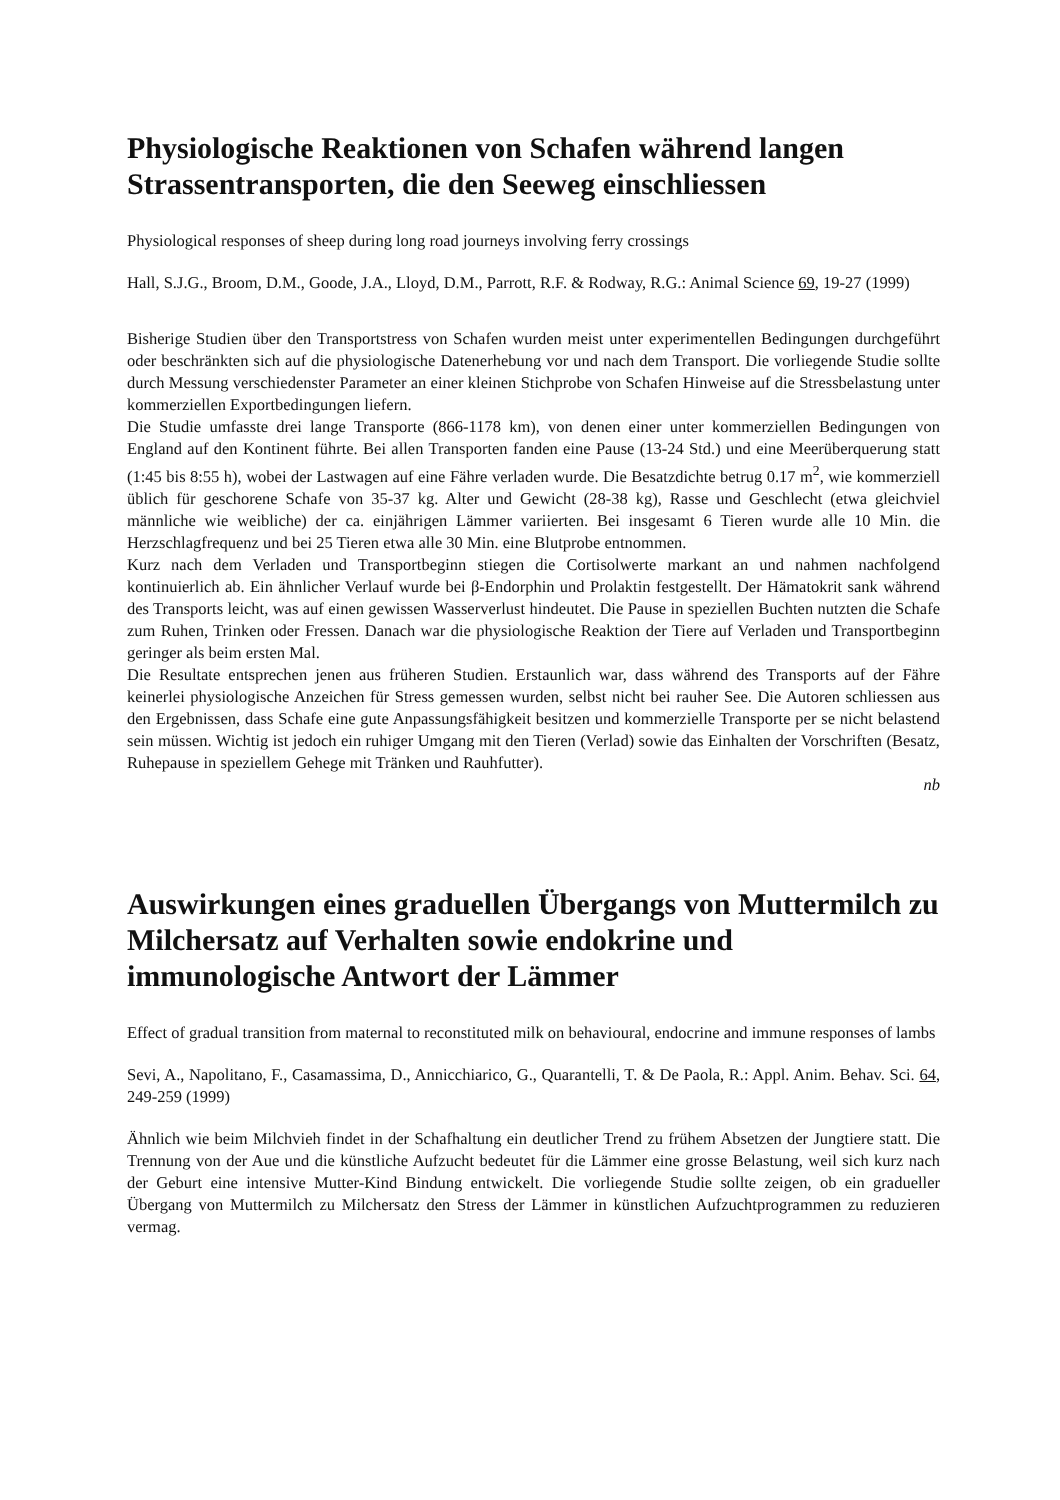Physiologische Reaktionen von Schafen während langen Strassentransporten, die den Seeweg einschliessen
Physiological responses of sheep during long road journeys involving ferry crossings
Hall, S.J.G., Broom, D.M., Goode, J.A., Lloyd, D.M., Parrott, R.F. & Rodway, R.G.: Animal Science 69, 19-27 (1999)
Bisherige Studien über den Transportstress von Schafen wurden meist unter experimentellen Bedingungen durchgeführt oder beschränkten sich auf die physiologische Datenerhebung vor und nach dem Transport. Die vorliegende Studie sollte durch Messung verschiedenster Parameter an einer kleinen Stichprobe von Schafen Hinweise auf die Stressbelastung unter kommerziellen Exportbedingungen liefern.
Die Studie umfasste drei lange Transporte (866-1178 km), von denen einer unter kommerziellen Bedingungen von England auf den Kontinent führte. Bei allen Transporten fanden eine Pause (13-24 Std.) und eine Meerüberquerung statt (1:45 bis 8:55 h), wobei der Lastwagen auf eine Fähre verladen wurde. Die Besatzdichte betrug 0.17 m<sup>2</sup>, wie kommerziell üblich für geschorene Schafe von 35-37 kg. Alter und Gewicht (28-38 kg), Rasse und Geschlecht (etwa gleichviel männliche wie weibliche) der ca. einjährigen Lämmer variierten. Bei insgesamt 6 Tieren wurde alle 10 Min. die Herzschlagfrequenz und bei 25 Tieren etwa alle 30 Min. eine Blutprobe entnommen.
Kurz nach dem Verladen und Transportbeginn stiegen die Cortisolwerte markant an und nahmen nachfolgend kontinuierlich ab. Ein ähnlicher Verlauf wurde bei β-Endorphin und Prolaktin festgestellt. Der Hämatokrit sank während des Transports leicht, was auf einen gewissen Wasserverlust hindeutet. Die Pause in speziellen Buchten nutzten die Schafe zum Ruhen, Trinken oder Fressen. Danach war die physiologische Reaktion der Tiere auf Verladen und Transportbeginn geringer als beim ersten Mal.
Die Resultate entsprechen jenen aus früheren Studien. Erstaunlich war, dass während des Transports auf der Fähre keinerlei physiologische Anzeichen für Stress gemessen wurden, selbst nicht bei rauher See. Die Autoren schliessen aus den Ergebnissen, dass Schafe eine gute Anpassungsfähigkeit besitzen und kommerzielle Transporte per se nicht belastend sein müssen. Wichtig ist jedoch ein ruhiger Umgang mit den Tieren (Verlad) sowie das Einhalten der Vorschriften (Besatz, Ruhepause in speziellem Gehege mit Tränken und Rauhfutter).
nb
Auswirkungen eines graduellen Übergangs von Muttermilch zu Milchersatz auf Verhalten sowie endokrine und immunologische Antwort der Lämmer
Effect of gradual transition from maternal to reconstituted milk on behavioural, endocrine and immune responses of lambs
Sevi, A., Napolitano, F., Casamassima, D., Annicchiarico, G., Quarantelli, T. & De Paola, R.: Appl. Anim. Behav. Sci. 64, 249-259 (1999)
Ähnlich wie beim Milchvieh findet in der Schafhaltung ein deutlicher Trend zu frühem Absetzen der Jungtiere statt. Die Trennung von der Aue und die künstliche Aufzucht bedeutet für die Lämmer eine grosse Belastung, weil sich kurz nach der Geburt eine intensive Mutter-Kind Bindung entwickelt. Die vorliegende Studie sollte zeigen, ob ein gradueller Übergang von Muttermilch zu Milchersatz den Stress der Lämmer in künstlichen Aufzuchtprogrammen zu reduzieren vermag.